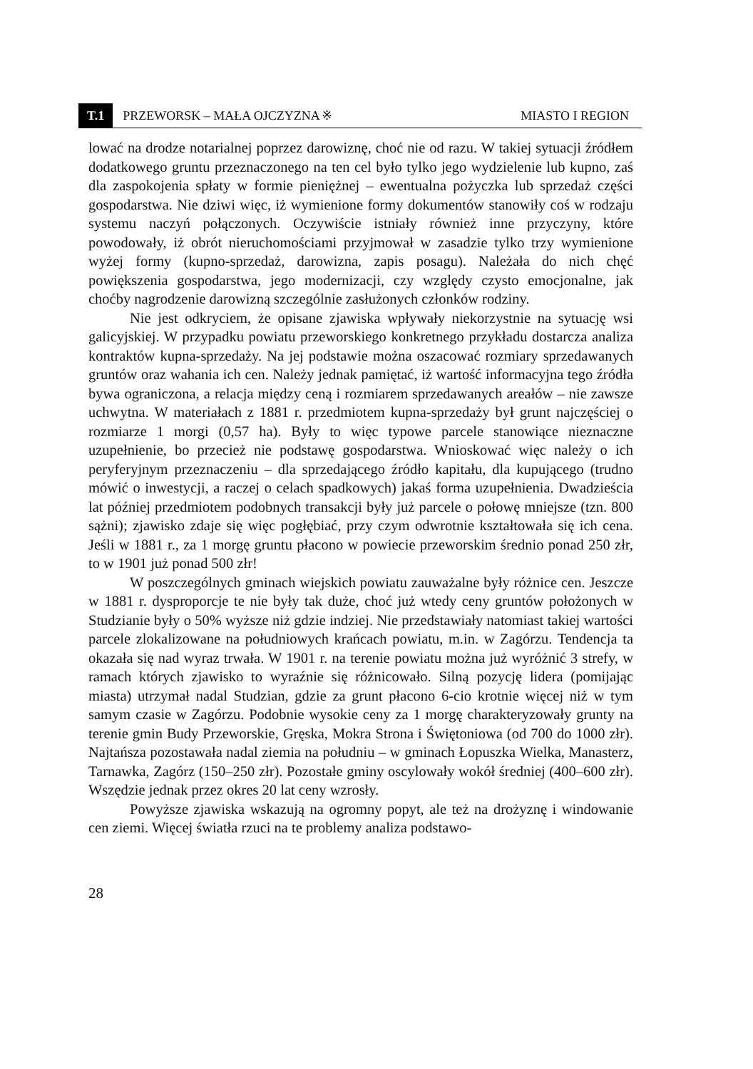T.1 PRZEWORSK – MAŁA OJCZYZNA ※ MIASTO I REGION
lować na drodze notarialnej poprzez darowiznę, choć nie od razu. W takiej sytuacji źródłem dodatkowego gruntu przeznaczonego na ten cel było tylko jego wydzielenie lub kupno, zaś dla zaspokojenia spłaty w formie pieniężnej – ewentualna pożyczka lub sprzedaż części gospodarstwa. Nie dziwi więc, iż wymienione formy dokumentów stanowiły coś w rodzaju systemu naczyń połączonych. Oczywiście istniały również inne przyczyny, które powodowały, iż obrót nieruchomościami przyjmował w zasadzie tylko trzy wymienione wyżej formy (kupno-sprzedaż, darowizna, zapis posagu). Należała do nich chęć powiększenia gospodarstwa, jego modernizacji, czy względy czysto emocjonalne, jak choćby nagrodzenie darowizną szczególnie zasłużonych członków rodziny.
Nie jest odkryciem, że opisane zjawiska wpływały niekorzystnie na sytuację wsi galicyjskiej. W przypadku powiatu przeworskiego konkretnego przykładu dostarcza analiza kontraktów kupna-sprzedaży. Na jej podstawie można oszacować rozmiary sprzedawanych gruntów oraz wahania ich cen. Należy jednak pamiętać, iż wartość informacyjna tego źródła bywa ograniczona, a relacja między ceną i rozmiarem sprzedawanych areałów – nie zawsze uchwytna. W materiałach z 1881 r. przedmiotem kupna-sprzedaży był grunt najczęściej o rozmiarze 1 morgi (0,57 ha). Były to więc typowe parcele stanowiące nieznaczne uzupełnienie, bo przecież nie podstawę gospodarstwa. Wnioskować więc należy o ich peryferyjnym przeznaczeniu – dla sprzedającego źródło kapitału, dla kupującego (trudno mówić o inwestycji, a raczej o celach spadkowych) jakaś forma uzupełnienia. Dwadzieścia lat później przedmiotem podobnych transakcji były już parcele o połowę mniejsze (tzn. 800 sążni); zjawisko zdaje się więc pogłębiać, przy czym odwrotnie kształtowała się ich cena. Jeśli w 1881 r., za 1 morgę gruntu płacono w powiecie przeworskim średnio ponad 250 złr, to w 1901 już ponad 500 złr!
W poszczególnych gminach wiejskich powiatu zauważalne były różnice cen. Jeszcze w 1881 r. dysproporcje te nie były tak duże, choć już wtedy ceny gruntów położonych w Studzianie były o 50% wyższe niż gdzie indziej. Nie przedstawiały natomiast takiej wartości parcele zlokalizowane na południowych krańcach powiatu, m.in. w Zagórzu. Tendencja ta okazała się nad wyraz trwała. W 1901 r. na terenie powiatu można już wyróżnić 3 strefy, w ramach których zjawisko to wyraźnie się różnicowało. Silną pozycję lidera (pomijając miasta) utrzymał nadal Studzian, gdzie za grunt płacono 6-cio krotnie więcej niż w tym samym czasie w Zagórzu. Podobnie wysokie ceny za 1 morgę charakteryzowały grunty na terenie gmin Budy Przeworskie, Gręska, Mokra Strona i Świętoniowa (od 700 do 1000 złr). Najtańsza pozostawała nadal ziemia na południu – w gminach Łopuszka Wielka, Manasterz, Tarnawka, Zagórz (150–250 złr). Pozostałe gminy oscylowały wokół średniej (400–600 złr). Wszędzie jednak przez okres 20 lat ceny wzrosły.
Powyższe zjawiska wskazują na ogromny popyt, ale też na drożyznę i windowanie cen ziemi. Więcej światła rzuci na te problemy analiza podstawo-
28